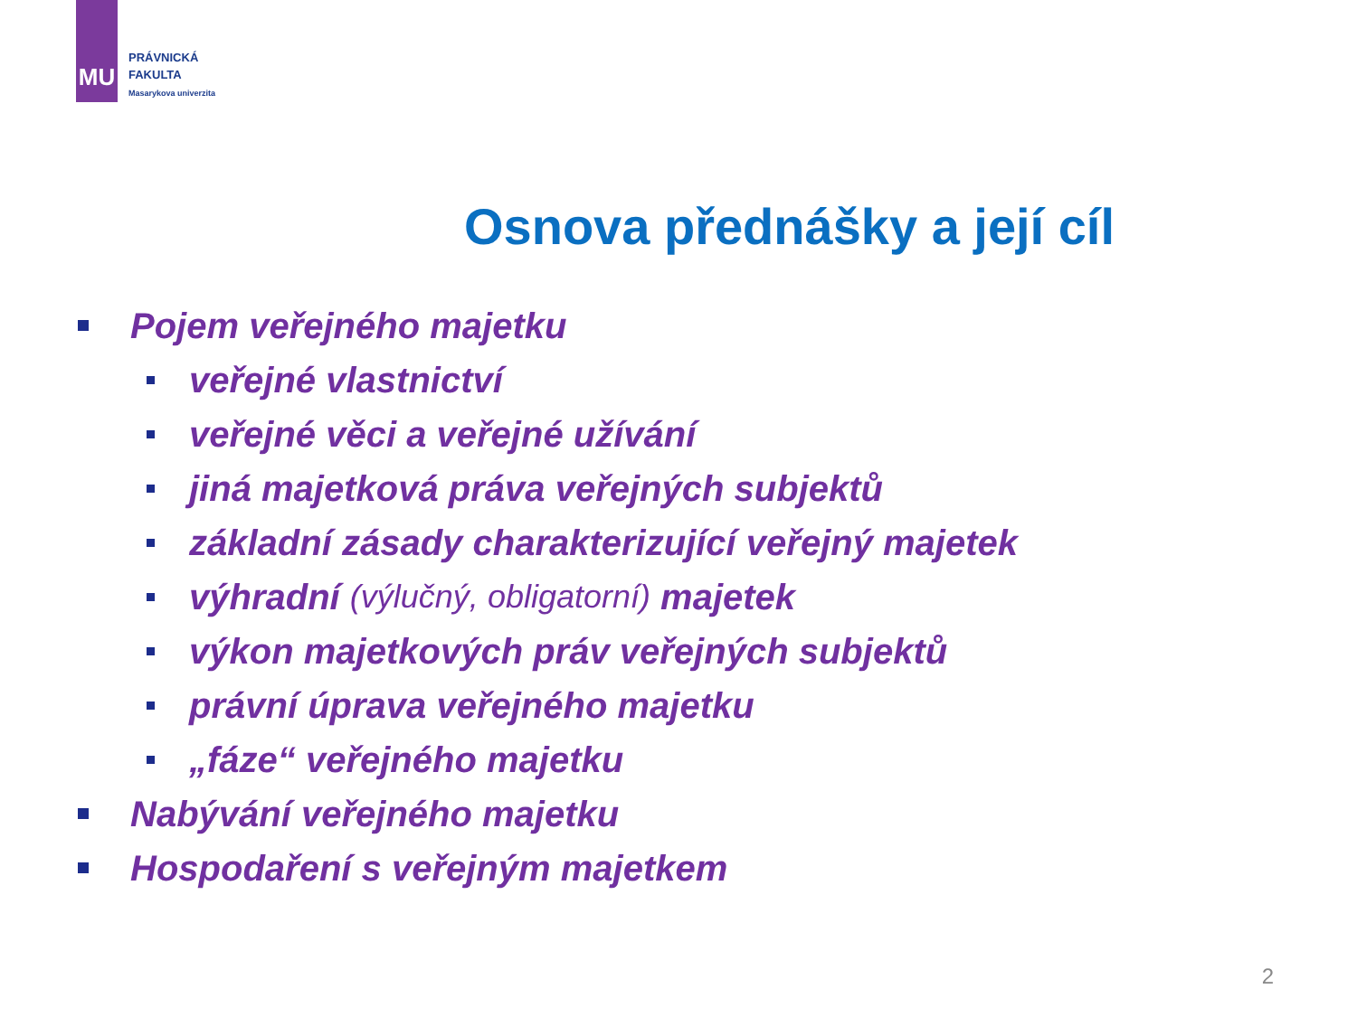MU
PRÁVNICKÁ
FAKULTA
Masarykova univerzita
Osnova přednášky a její cíl
Pojem veřejného majetku
veřejné vlastnictví
veřejné věci a veřejné užívání
jiná majetková práva veřejných subjektů
základní zásady charakterizující veřejný majetek
výhradní (výlučný, obligatorní) majetek
výkon majetkových práv veřejných subjektů
právní úprava veřejného majetku
„fáze“ veřejného majetku
Nabývání veřejného majetku
Hospodaření s veřejným majetkem
2